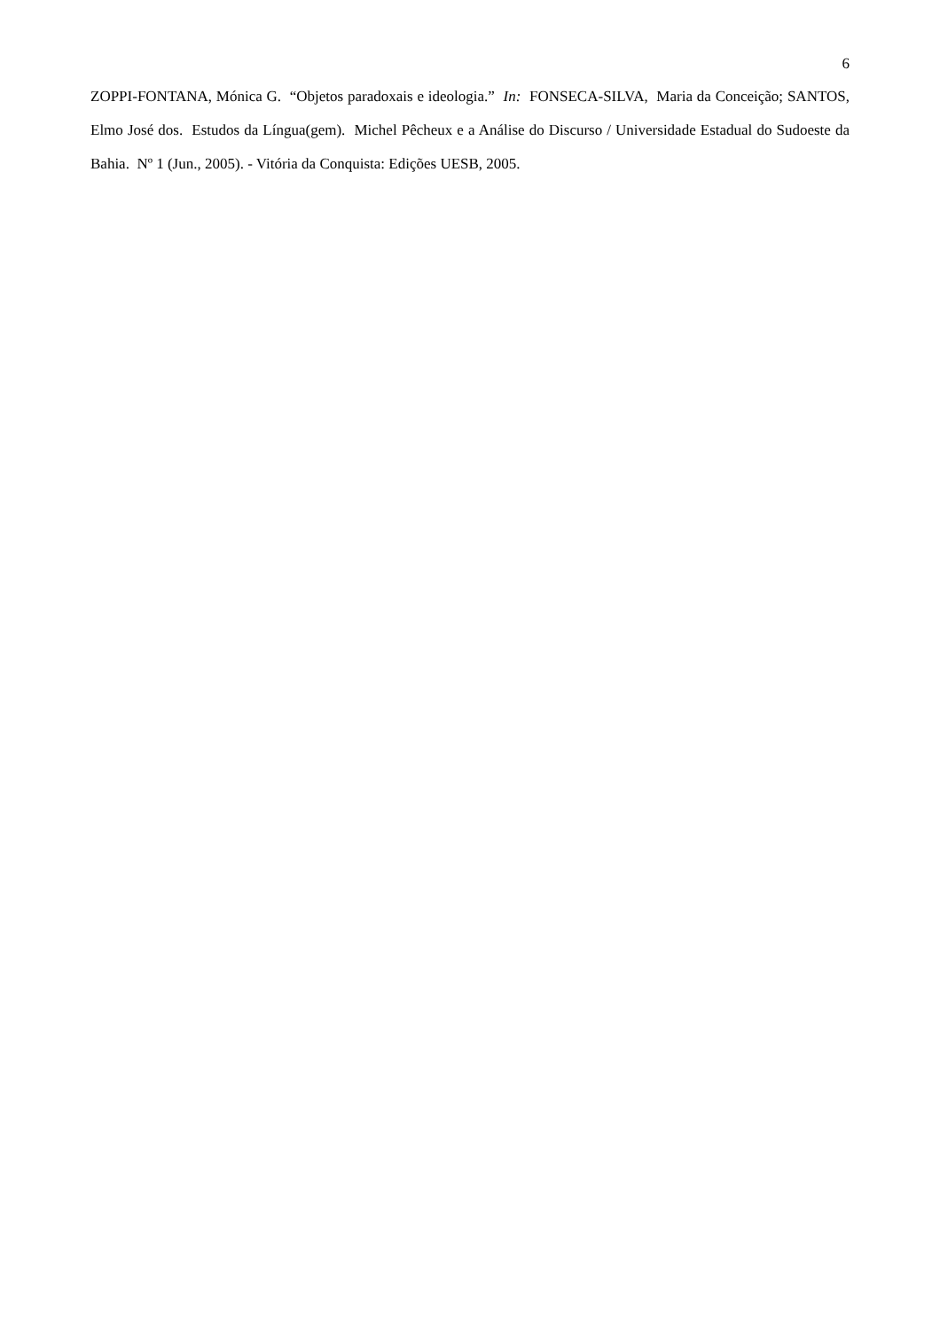6
ZOPPI-FONTANA, Mónica G. “Objetos paradoxais e ideologia.” In: FONSECA-SILVA, Maria da Conceição; SANTOS, Elmo José dos. Estudos da Língua(gem). Michel Pêcheux e a Análise do Discurso / Universidade Estadual do Sudoeste da Bahia. Nº 1 (Jun., 2005). - Vitória da Conquista: Edições UESB, 2005.